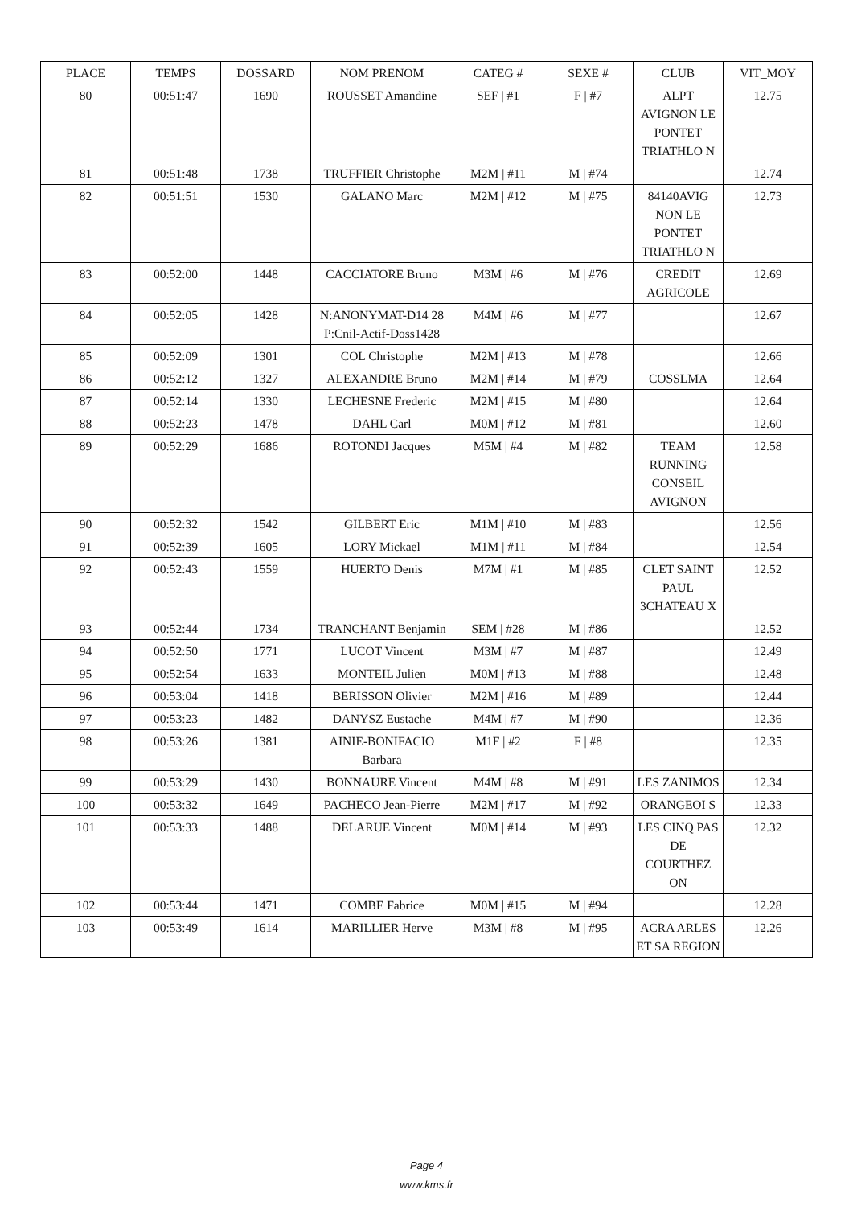| PLACE | TEMPS | DOSSARD | NOM PRENOM | CATEG # | SEXE # | CLUB | VIT_MOY |
| --- | --- | --- | --- | --- | --- | --- | --- |
| 80 | 00:51:47 | 1690 | ROUSSET Amandine | SEF / #1 | F / #7 | ALPT AVIGNON LE PONTET TRIATHLO N | 12.75 |
| 81 | 00:51:48 | 1738 | TRUFFIER Christophe | M2M / #11 | M / #74 | | 12.74 |
| 82 | 00:51:51 | 1530 | GALANO Marc | M2M / #12 | M / #75 | 84140AVIG NON LE PONTET TRIATHLO N | 12.73 |
| 83 | 00:52:00 | 1448 | CACCIATORE Bruno | M3M / #6 | M / #76 | CREDIT AGRICOLE | 12.69 |
| 84 | 00:52:05 | 1428 | N:ANONYMAT-D14 28 P:Cnil-Actif-Doss1428 | M4M / #6 | M / #77 | | 12.67 |
| 85 | 00:52:09 | 1301 | COL Christophe | M2M / #13 | M / #78 | | 12.66 |
| 86 | 00:52:12 | 1327 | ALEXANDRE Bruno | M2M / #14 | M / #79 | COSSLMA | 12.64 |
| 87 | 00:52:14 | 1330 | LECHESNE Frederic | M2M / #15 | M / #80 | | 12.64 |
| 88 | 00:52:23 | 1478 | DAHL Carl | M0M / #12 | M / #81 | | 12.60 |
| 89 | 00:52:29 | 1686 | ROTONDI Jacques | M5M / #4 | M / #82 | TEAM RUNNING CONSEIL AVIGNON | 12.58 |
| 90 | 00:52:32 | 1542 | GILBERT Eric | M1M / #10 | M / #83 | | 12.56 |
| 91 | 00:52:39 | 1605 | LORY Mickael | M1M / #11 | M / #84 | | 12.54 |
| 92 | 00:52:43 | 1559 | HUERTO Denis | M7M / #1 | M / #85 | CLET SAINT PAUL 3CHATEAU X | 12.52 |
| 93 | 00:52:44 | 1734 | TRANCHANT Benjamin | SEM / #28 | M / #86 | | 12.52 |
| 94 | 00:52:50 | 1771 | LUCOT Vincent | M3M / #7 | M / #87 | | 12.49 |
| 95 | 00:52:54 | 1633 | MONTEIL Julien | M0M / #13 | M / #88 | | 12.48 |
| 96 | 00:53:04 | 1418 | BERISSON Olivier | M2M / #16 | M / #89 | | 12.44 |
| 97 | 00:53:23 | 1482 | DANYSZ Eustache | M4M / #7 | M / #90 | | 12.36 |
| 98 | 00:53:26 | 1381 | AINIE-BONIFACIO Barbara | M1F / #2 | F / #8 | | 12.35 |
| 99 | 00:53:29 | 1430 | BONNAURE Vincent | M4M / #8 | M / #91 | LES ZANIMOS | 12.34 |
| 100 | 00:53:32 | 1649 | PACHECO Jean-Pierre | M2M / #17 | M / #92 | ORANGEOI S | 12.33 |
| 101 | 00:53:33 | 1488 | DELARUE Vincent | M0M / #14 | M / #93 | LES CINQ PAS DE COURTHEZ ON | 12.32 |
| 102 | 00:53:44 | 1471 | COMBE Fabrice | M0M / #15 | M / #94 | | 12.28 |
| 103 | 00:53:49 | 1614 | MARILLIER Herve | M3M / #8 | M / #95 | ACRA ARLES ET SA REGION | 12.26 |
Page 4
www.kms.fr